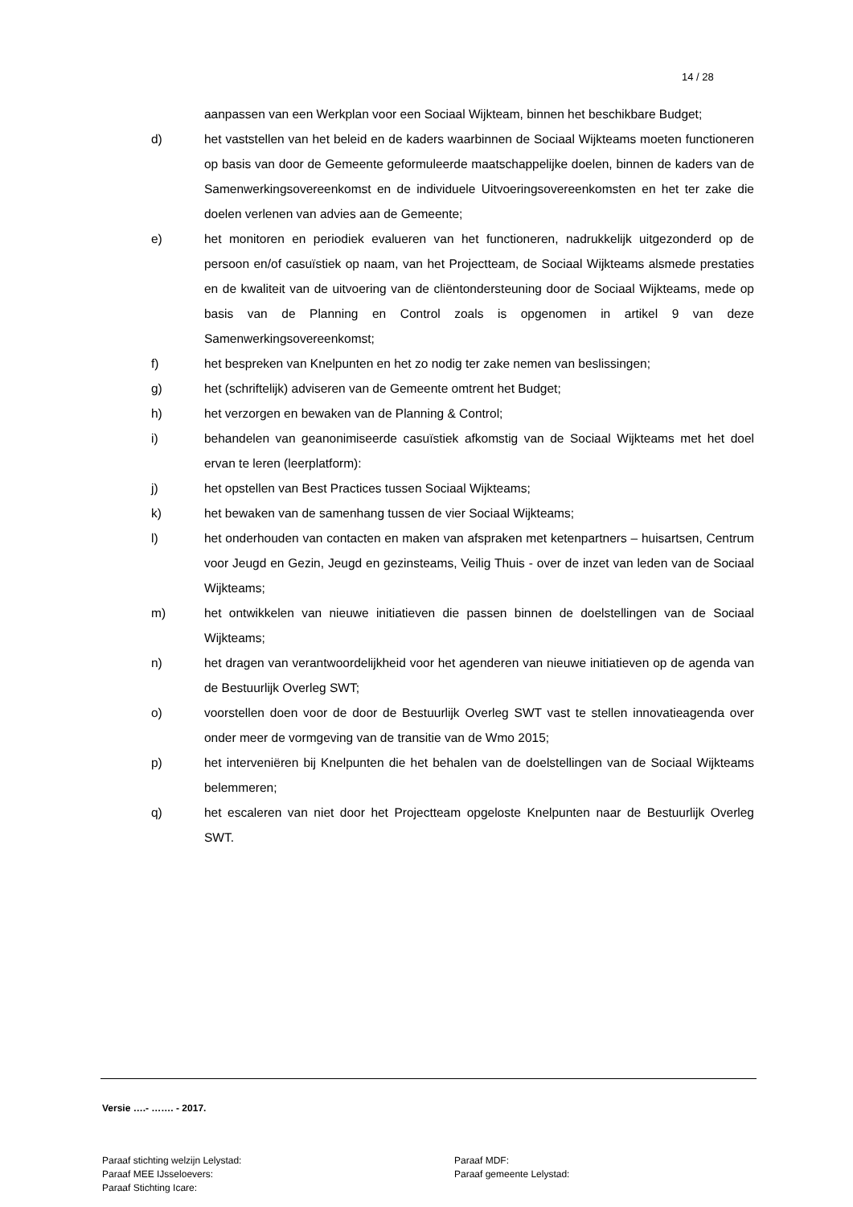14 / 28
aanpassen van een Werkplan voor een Sociaal Wijkteam, binnen het beschikbare Budget;
d) het vaststellen van het beleid en de kaders waarbinnen de Sociaal Wijkteams moeten functioneren op basis van door de Gemeente geformuleerde maatschappelijke doelen, binnen de kaders van de Samenwerkingsovereenkomst en de individuele Uitvoeringsovereenkomsten en het ter zake die doelen verlenen van advies aan de Gemeente;
e) het monitoren en periodiek evalueren van het functioneren, nadrukkelijk uitgezonderd op de persoon en/of casuïstiek op naam, van het Projectteam, de Sociaal Wijkteams alsmede prestaties en de kwaliteit van de uitvoering van de cliëntondersteuning door de Sociaal Wijkteams, mede op basis van de Planning en Control zoals is opgenomen in artikel 9 van deze Samenwerkingsovereenkomst;
f) het bespreken van Knelpunten en het zo nodig ter zake nemen van beslissingen;
g) het (schriftelijk) adviseren van de Gemeente omtrent het Budget;
h) het verzorgen en bewaken van de Planning & Control;
i) behandelen van geanonimiseerde casuïstiek afkomstig van de Sociaal Wijkteams met het doel ervan te leren (leerplatform):
j) het opstellen van Best Practices tussen Sociaal Wijkteams;
k) het bewaken van de samenhang tussen de vier Sociaal Wijkteams;
l) het onderhouden van contacten en maken van afspraken met ketenpartners – huisartsen, Centrum voor Jeugd en Gezin, Jeugd en gezinsteams, Veilig Thuis - over de inzet van leden van de Sociaal Wijkteams;
m) het ontwikkelen van nieuwe initiatieven die passen binnen de doelstellingen van de Sociaal Wijkteams;
n) het dragen van verantwoordelijkheid voor het agenderen van nieuwe initiatieven op de agenda van de Bestuurlijk Overleg SWT;
o) voorstellen doen voor de door de Bestuurlijk Overleg SWT vast te stellen innovatieagenda over onder meer de vormgeving van de transitie van de Wmo 2015;
p) het interveniëren bij Knelpunten die het behalen van de doelstellingen van de Sociaal Wijkteams belemmeren;
q) het escaleren van niet door het Projectteam opgeloste Knelpunten naar de Bestuurlijk Overleg SWT.
Versie ….- ……. - 2017.
Paraaf stichting welzijn Lelystad: Paraaf MDF:
Paraaf MEE IJsseloevers: Paraaf gemeente Lelystad:
Paraaf Stichting Icare: